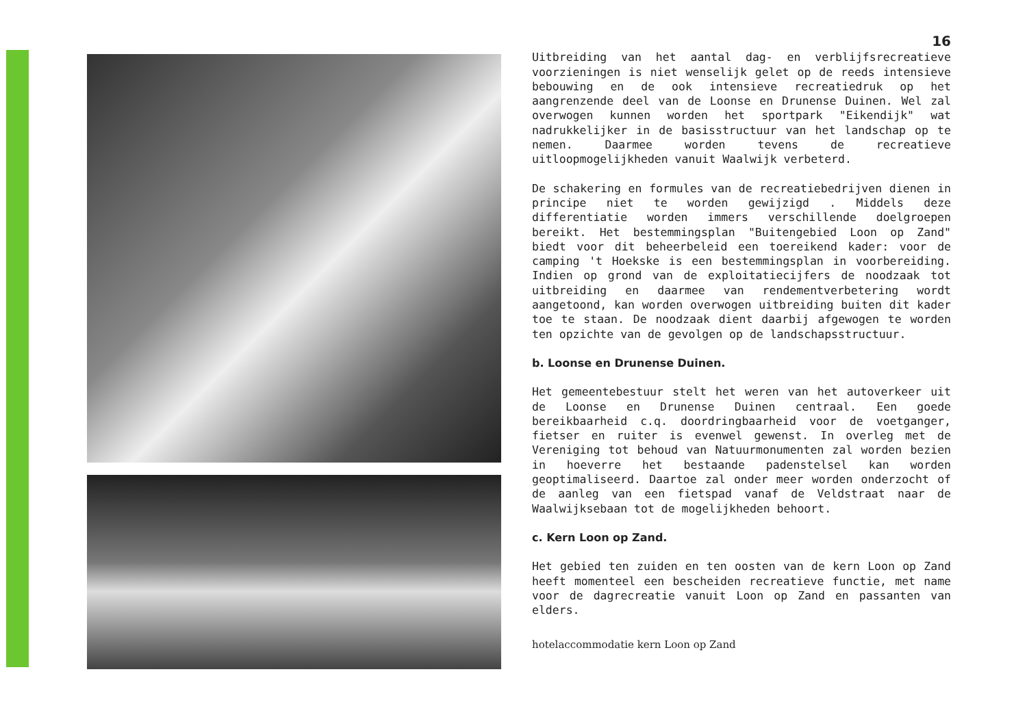16
Uitbreiding van het aantal dag- en verblijfsrecreatieve voorzieningen is niet wenselijk gelet op de reeds intensieve bebouwing en de ook intensieve recreatiedruk op het aangrenzende deel van de Loonse en Drunense Duinen. Wel zal overwogen kunnen worden het sportpark "Eikendijk" wat nadrukkelijker in de basisstructuur van het landschap op te nemen. Daarmee worden tevens de recreatieve uitloopmogelijkheden vanuit Waalwijk verbeterd.
De schakering en formules van de recreatiebedrijven dienen in principe niet te worden gewijzigd . Middels deze differentiatie worden immers verschillende doelgroepen bereikt. Het bestemmingsplan "Buitengebied Loon op Zand" biedt voor dit beheerbeleid een toereikend kader: voor de camping 't Hoekske is een bestemmingsplan in voorbereiding. Indien op grond van de exploitatiecijfers de noodzaak tot uitbreiding en daarmee van rendementverbetering wordt aangetoond, kan worden overwogen uitbreiding buiten dit kader toe te staan. De noodzaak dient daarbij afgewogen te worden ten opzichte van de gevolgen op de landschapsstructuur.
b. Loonse en Drunense Duinen.
Het gemeentebestuur stelt het weren van het autoverkeer uit de Loonse en Drunense Duinen centraal. Een goede bereikbaarheid c.q. doordringbaarheid voor de voetganger, fietser en ruiter is evenwel gewenst. In overleg met de Vereniging tot behoud van Natuurmonumenten zal worden bezien in hoeverre het bestaande padenstelsel kan worden geoptimaliseerd. Daartoe zal onder meer worden onderzocht of de aanleg van een fietspad vanaf de Veldstraat naar de Waalwijksebaan tot de mogelijkheden behoort.
c. Kern Loon op Zand.
Het gebied ten zuiden en ten oosten van de kern Loon op Zand heeft momenteel een bescheiden recreatieve functie, met name voor de dagrecreatie vanuit Loon op Zand en passanten van elders.
hotelaccommodatie kern Loon op Zand